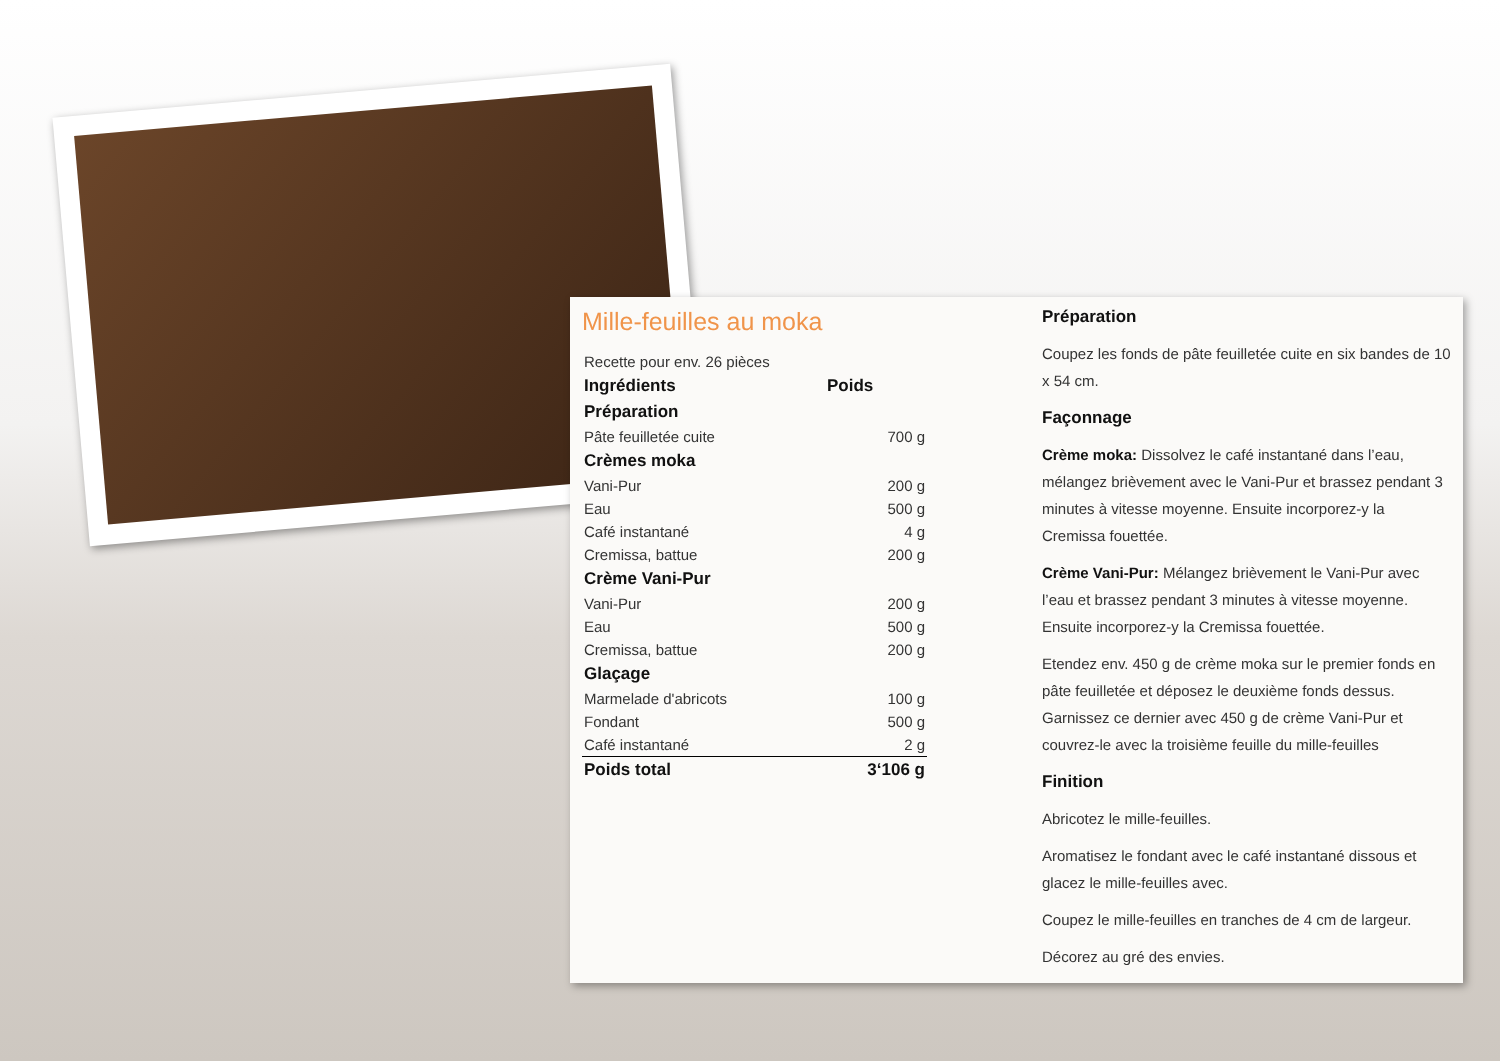Mille-feuilles au moka
| Recette pour env. 26 pièces | |
| Ingrédients | Poids |
| Préparation | |
| Pâte feuilletée cuite | 700 g |
| Crèmes moka | |
| Vani-Pur | 200 g |
| Eau | 500 g |
| Café instantané | 4 g |
| Cremissa, battue | 200 g |
| Crème Vani-Pur | |
| Vani-Pur | 200 g |
| Eau | 500 g |
| Cremissa, battue | 200 g |
| Glaçage | |
| Marmelade d'abricots | 100 g |
| Fondant | 500 g |
| Café instantané | 2 g |
| Poids total | 3‘106 g |
Préparation
Coupez les fonds de pâte feuilletée cuite en six bandes de 10 x 54 cm.
Façonnage
Crème moka: Dissolvez le café instantané dans l’eau, mélangez brièvement avec le Vani-Pur et brassez pendant 3 minutes à vitesse moyenne. Ensuite incorporez-y la Cremissa fouettée.
Crème Vani-Pur: Mélangez brièvement le Vani-Pur avec l’eau et brassez pendant 3 minutes à vitesse moyenne. Ensuite incorporez-y la Cremissa fouettée.
Etendez env. 450 g de crème moka sur le premier fonds en pâte feuilletée et déposez le deuxième fonds dessus. Garnissez ce dernier avec 450 g de crème Vani-Pur et couvrez-le avec la troisième feuille du mille-feuilles
Finition
Abricotez le mille-feuilles.
Aromatisez le fondant avec le café instantané dissous et glacez le mille-feuilles avec.
Coupez le mille-feuilles en tranches de 4 cm de largeur.
Décorez au gré des envies.